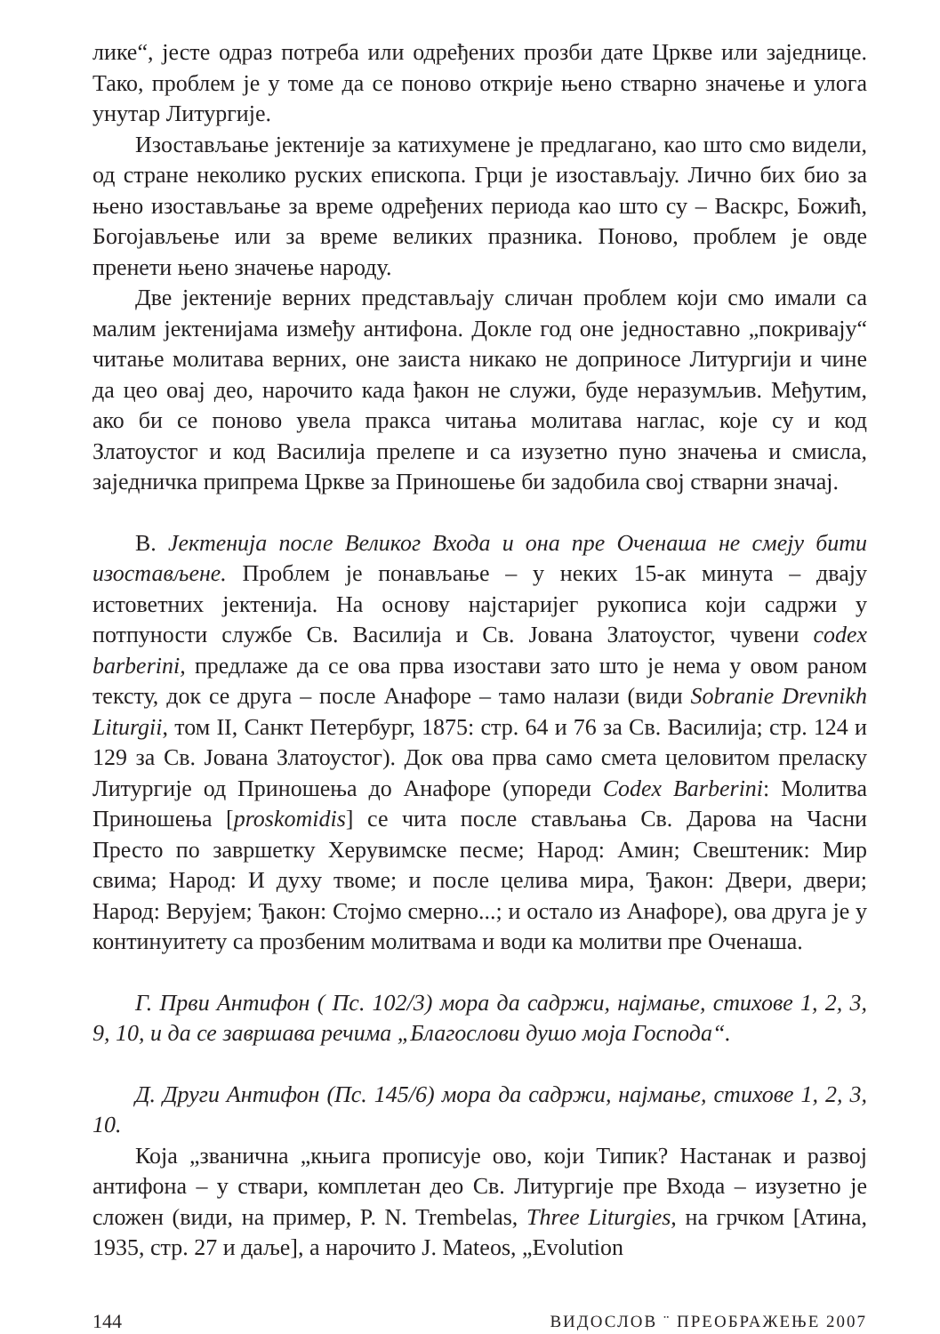лике“, јесте одраз потреба или одређених прозби дате Цркве или заједнице. Тако, проблем је у томе да се поново открије њено стварно значење и улога унутар Литургије.
Изостављање јектеније за катихумене је предлагано, као што смо видели, од стране неколико руских епископа. Грци је изостављају. Лично бих био за њено изостављање за време одређених периода као што су – Васкрс, Божић, Богојављење или за време великих празника. Поново, проблем је овде пренети њено значење народу.
Две јектеније верних представљају сличан проблем који смо имали са малим јектенијама између антифона. Докле год оне једноставно „покривају“ читање молитава верних, оне заиста никако не доприносе Литургији и чине да цео овај део, нарочито када ђакон не служи, буде неразумљив. Међутим, ако би се поново увела пракса читања молитава наглас, које су и код Златоустог и код Василија прелепе и са изузетно пуно значења и смисла, заједничка припрема Цркве за Приношење би задобила свој стварни значај.
В. Јектенија после Великог Входа и она пре Оченаша не смеју бити изостављене. Проблем је понављање – у неких 15-ак минута – двају истоветних јектенија. На основу најстаријег рукописа који садржи у потпуности службе Св. Василија и Св. Јована Златоустог, чувени codex barberini, предлаже да се ова прва изостави зато што је нема у овом раном тексту, док се друга – после Анафоре – тамо налази (види Sobranie Drevnikh Liturgii, том II, Санкт Петербург, 1875: стр. 64 и 76 за Св. Василија; стр. 124 и 129 за Св. Јована Златоустог). Док ова прва само смета целовитом преласку Литургије од Приношења до Анафоре (упореди Codex Barberini: Молитва Приношења [proskomidis] се чита после стављања Св. Дарова на Часни Престо по завршетку Херувимске песме; Народ: Амин; Свештеник: Мир свима; Народ: И духу твоме; и после целива мира, Ђакон: Двери, двери; Народ: Верујем; Ђакон: Стојмо смерно...; и остало из Анафоре), ова друга је у континуитету са прозбеним молитвама и води ка молитви пре Оченаша.
Г. Први Антифон ( Пс. 102/3) мора да садржи, најмање, стихове 1, 2, 3, 9, 10, и да се завршава речима „Благослови душо моја Господа“.
Д. Други Антифон (Пс. 145/6) мора да садржи, најмање, стихове 1, 2, 3, 10.
Која „званична „књига прописује ово, који Типик? Настанак и развој антифона – у ствари, комплетан део Св. Литургије пре Входа – изузетно је сложен (види, на пример, P. N. Trembelas, Three Liturgies, на грчком [Атина, 1935, стр. 27 и даље], а нарочито J. Mateos, „Evolution
144 ВИДОСЛОВ ¨ ПРЕОБРАЖЕЊЕ 2007